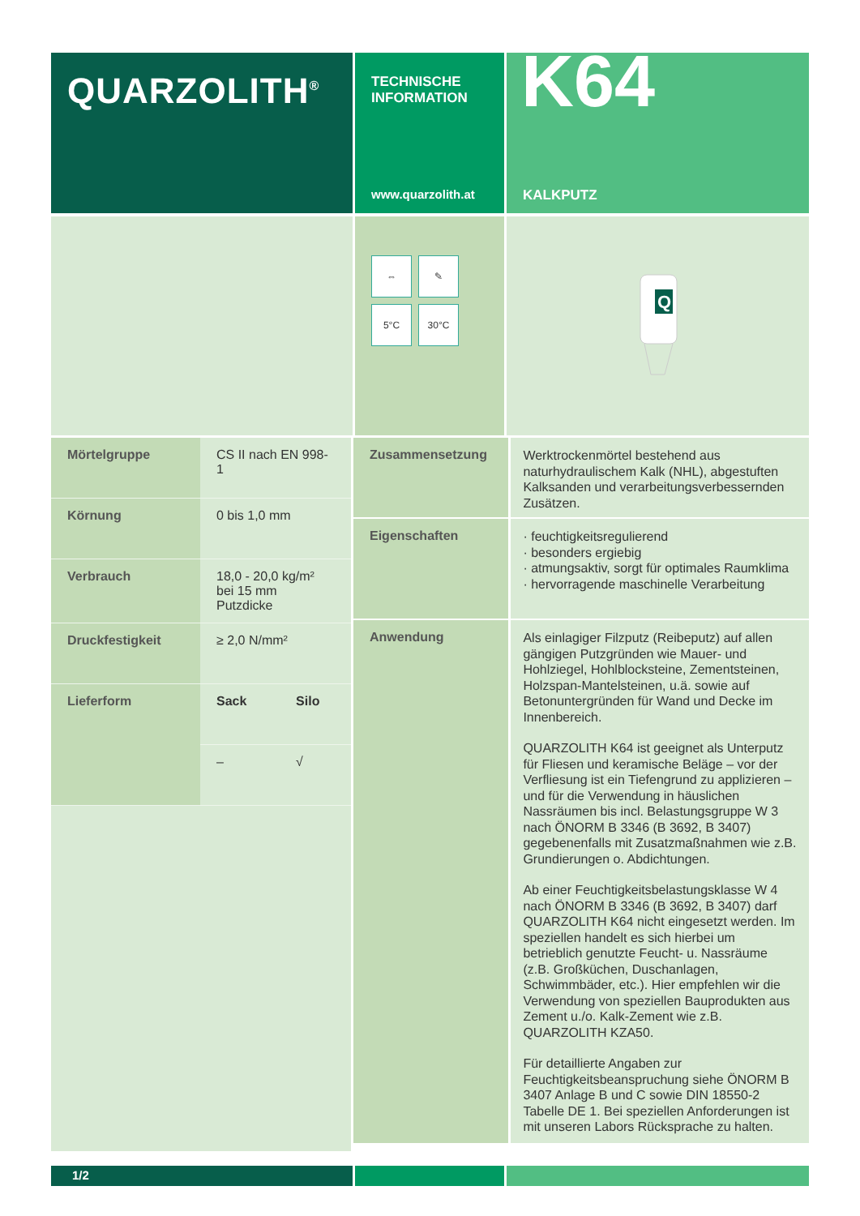QUARZOLITH<sup>®</sup>
TECHNISCHE
INFORMATION
www.quarzolith.at
K64
KALKPUTZ
⇔
✎
5°C
30°C
Q
| Mörtelgruppe | CS II nach EN 998-1 | |
| Körnung | 0 bis 1,0 mm | |
| Verbrauch | 18,0 - 20,0 kg/m² bei 15 mm Putzdicke | |
| Druckfestigkeit | ≥ 2,0 N/mm² | |
| Lieferform | Sack | Silo |
| | – | √ |
Zusammensetzung
Werktrockenmörtel bestehend aus naturhydraulischem Kalk (NHL), abgestuften Kalksanden und verarbeitungsverbessernden Zusätzen.
Eigenschaften
· feuchtigkeitsregulierend
· besonders ergiebig
· atmungsaktiv, sorgt für optimales Raumklima
· hervorragende maschinelle Verarbeitung
Anwendung
Als einlagiger Filzputz (Reibeputz) auf allen gängigen Putzgründen wie Mauer- und Hohlziegel, Hohlblocksteine, Zementsteinen, Holzspan-Mantelsteinen, u.ä. sowie auf Betonuntergründen für Wand und Decke im Innenbereich.
QUARZOLITH K64 ist geeignet als Unterputz für Fliesen und keramische Beläge – vor der Verfliesung ist ein Tiefengrund zu applizieren – und für die Verwendung in häuslichen Nassräumen bis incl. Belastungsgruppe W 3 nach ÖNORM B 3346 (B 3692, B 3407) gegebenenfalls mit Zusatzmaßnahmen wie z.B. Grundierungen o. Abdichtungen.
Ab einer Feuchtigkeitsbelastungsklasse W 4 nach ÖNORM B 3346 (B 3692, B 3407) darf QUARZOLITH K64 nicht eingesetzt werden. Im speziellen handelt es sich hierbei um betrieblich genutzte Feucht- u. Nassräume (z.B. Großküchen, Duschanlagen, Schwimmbäder, etc.). Hier empfehlen wir die Verwendung von speziellen Bauprodukten aus Zement u./o. Kalk-Zement wie z.B. QUARZOLITH KZA50.
Für detaillierte Angaben zur Feuchtigkeitsbeanspruchung siehe ÖNORM B 3407 Anlage B und C sowie DIN 18550-2 Tabelle DE 1. Bei speziellen Anforderungen ist mit unseren Labors Rücksprache zu halten.
1/2